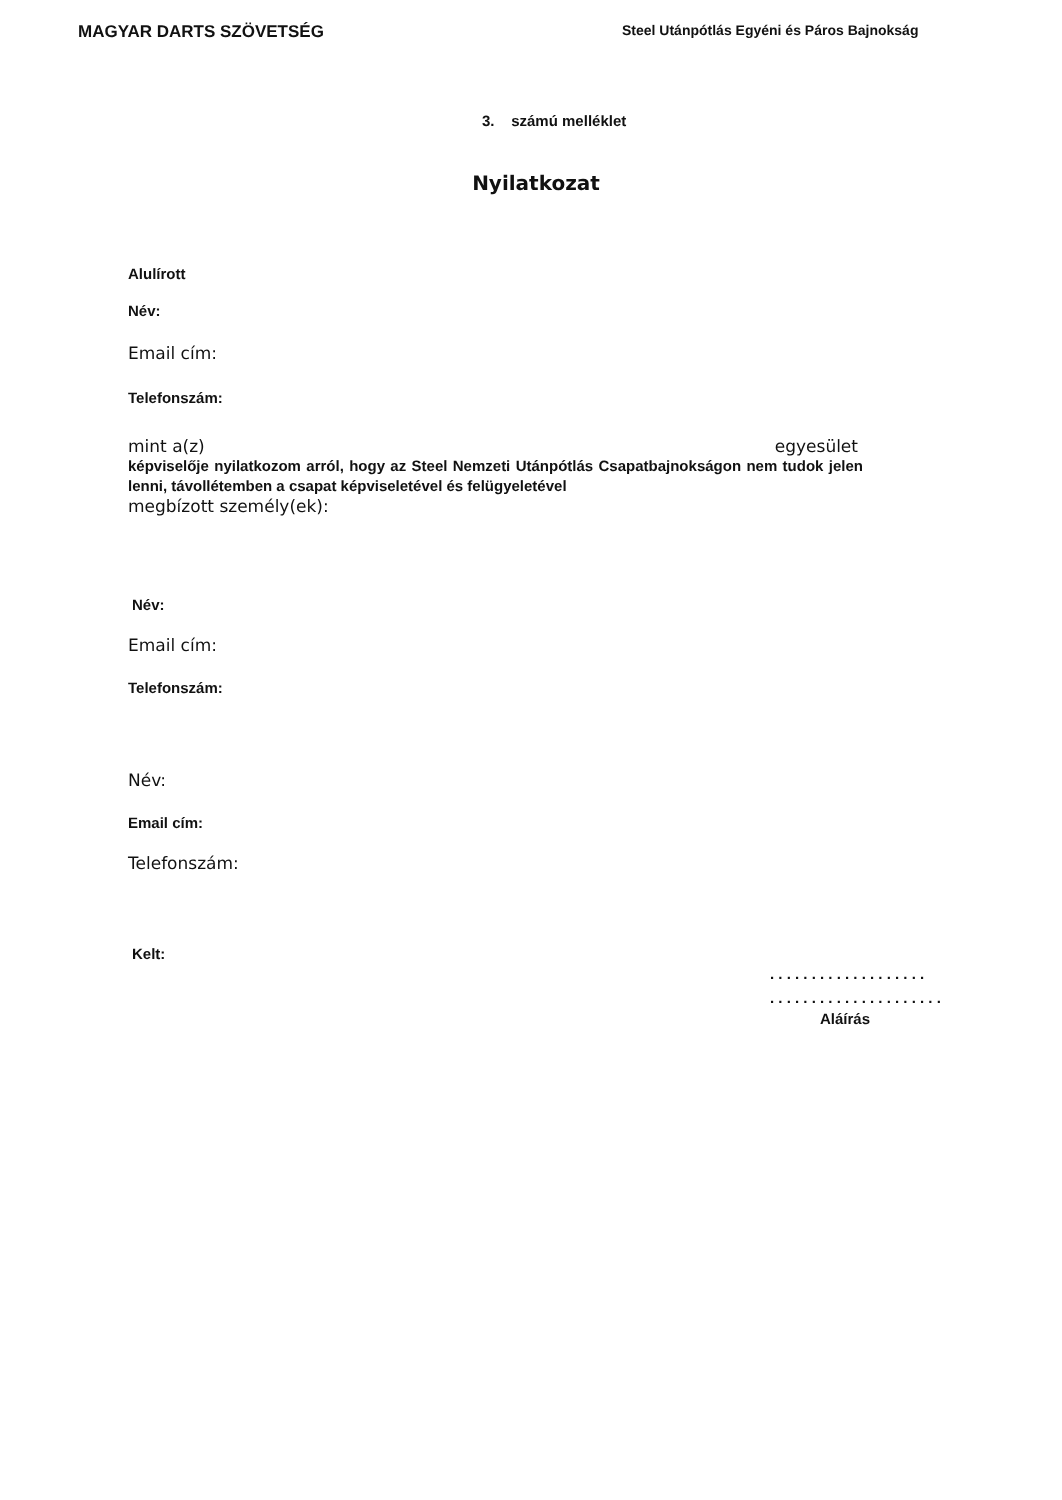MAGYAR DARTS SZÖVETSÉG
Steel Utánpótlás Egyéni és Páros Bajnokság
3. számú melléklet
Nyilatkozat
Alulírott
Név:
Email cím:
Telefonszám:
mint a(z) egyesület
képviselője nyilatkozom arról, hogy az Steel Nemzeti Utánpótlás Csapatbajnokságon nem tudok jelen lenni, távollétemben a csapat képviseletével és felügyeletével
megbízott személy(ek):
Név:
Email cím:
Telefonszám:
Név:
Email cím:
Telefonszám:
Kelt:
. . . . . . . . . . . . . . . . . . .
. . . . . . . . . . . . . . . . . . . . .
Aláírás